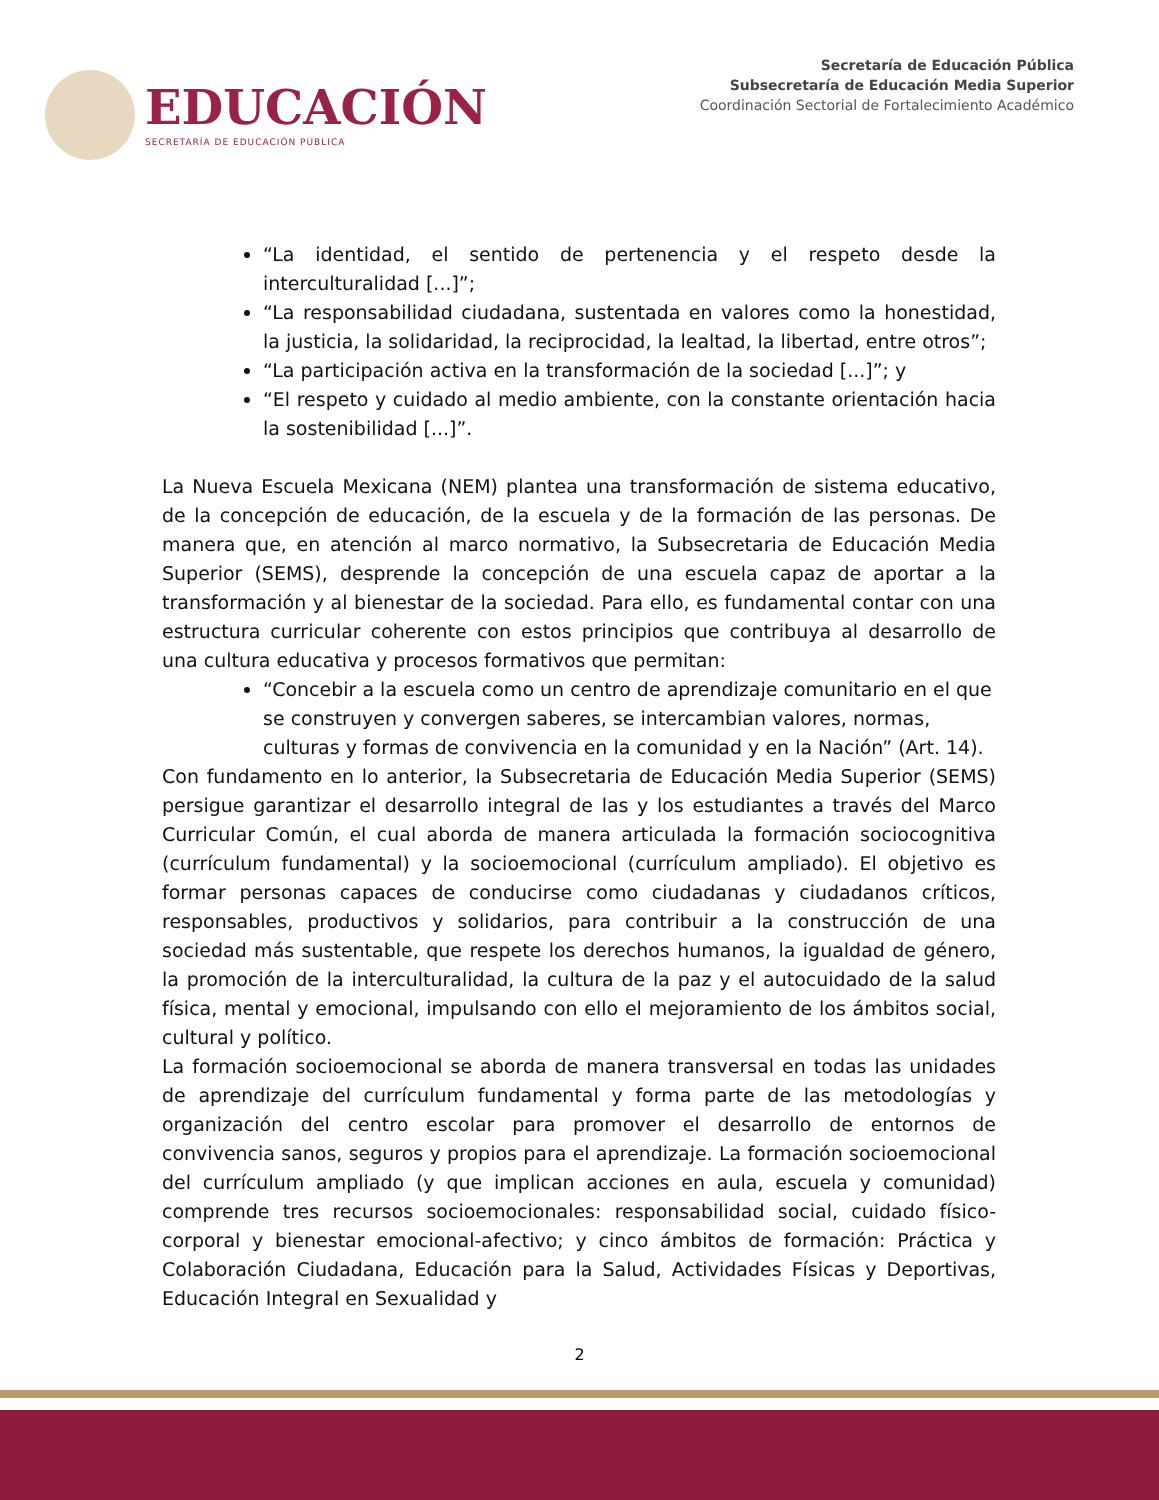EDUCACIÓN
SECRETARÍA DE EDUCACIÓN PÚBLICA
Secretaría de Educación Pública
Subsecretaría de Educación Media Superior
Coordinación Sectorial de Fortalecimiento Académico
“La identidad, el sentido de pertenencia y el respeto desde la interculturalidad [...]”;
“La responsabilidad ciudadana, sustentada en valores como la honestidad, la justicia, la solidaridad, la reciprocidad, la lealtad, la libertad, entre otros”;
“La participación activa en la transformación de la sociedad [...]”; y
“El respeto y cuidado al medio ambiente, con la constante orientación hacia la sostenibilidad [...]”.
La Nueva Escuela Mexicana (NEM) plantea una transformación de sistema educativo, de la concepción de educación, de la escuela y de la formación de las personas. De manera que, en atención al marco normativo, la Subsecretaria de Educación Media Superior (SEMS), desprende la concepción de una escuela capaz de aportar a la transformación y al bienestar de la sociedad. Para ello, es fundamental contar con una estructura curricular coherente con estos principios que contribuya al desarrollo de una cultura educativa y procesos formativos que permitan:
“Concebir a la escuela como un centro de aprendizaje comunitario en el que se construyen y convergen saberes, se intercambian valores, normas, culturas y formas de convivencia en la comunidad y en la Nación” (Art. 14).
Con fundamento en lo anterior, la Subsecretaria de Educación Media Superior (SEMS) persigue garantizar el desarrollo integral de las y los estudiantes a través del Marco Curricular Común, el cual aborda de manera articulada la formación sociocognitiva (currículum fundamental) y la socioemocional (currículum ampliado). El objetivo es formar personas capaces de conducirse como ciudadanas y ciudadanos críticos, responsables, productivos y solidarios, para contribuir a la construcción de una sociedad más sustentable, que respete los derechos humanos, la igualdad de género, la promoción de la interculturalidad, la cultura de la paz y el autocuidado de la salud física, mental y emocional, impulsando con ello el mejoramiento de los ámbitos social, cultural y político.
La formación socioemocional se aborda de manera transversal en todas las unidades de aprendizaje del currículum fundamental y forma parte de las metodologías y organización del centro escolar para promover el desarrollo de entornos de convivencia sanos, seguros y propios para el aprendizaje. La formación socioemocional del currículum ampliado (y que implican acciones en aula, escuela y comunidad) comprende tres recursos socioemocionales: responsabilidad social, cuidado físico-corporal y bienestar emocional-afectivo; y cinco ámbitos de formación: Práctica y Colaboración Ciudadana, Educación para la Salud, Actividades Físicas y Deportivas, Educación Integral en Sexualidad y
2